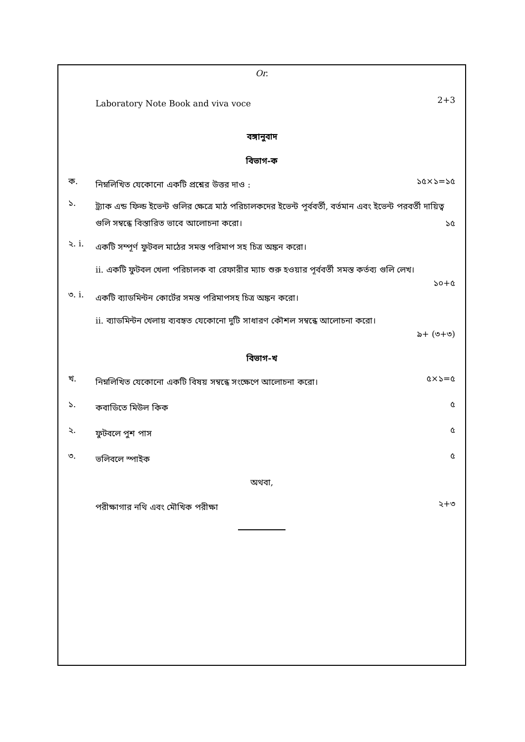Or.
Laboratory Note Book and viva voce
2+3
বঙ্গানুবাদ
বিভাগ-ক
ক.
নিম্নলিখিত যেকোনো একটি প্রশ্নের উত্তর দাও :
১৫×১=১৫
১.
ট্র্যাক এন্ড ফিল্ড ইভেন্ট গুলির ক্ষেত্রে মাঠ পরিচালকদের ইভেন্ট পূর্ববর্তী, বর্তমান এবং ইভেন্ট পরবর্তী দায়িত্ব গুলি সম্বন্ধে বিস্তারিত ভাবে আলোচনা করো। ১৫
২. i.
একটি সম্পূর্ণ ফুটবল মাঠের সমস্ত পরিমাপ সহ চিত্র অঙ্কন করো।
ii. একটি ফুটবল খেলা পরিচালক বা রেফারীর ম্যাচ শুরু হওয়ার পূর্ববর্তী সমস্ত কর্তব্য গুলি লেখ।
১০+৫
৩. i.
একটি ব্যাডমিন্টন কোর্টের সমস্ত পরিমাপসহ চিত্র অঙ্কন করো।
ii. ব্যাডমিন্টন খেলায় ব্যবহৃত যেকোনো দুটি সাধারণ কৌশল সম্বন্ধে আলোচনা করো।
৯+ (৩+৩)
বিভাগ-খ
খ.
নিম্নলিখিত যেকোনো একটি বিষয় সম্বন্ধে সংক্ষেপে আলোচনা করো।
৫×১=৫
১.
কবাডিতে মিউল কিক
৫
২.
ফুটবলে পুশ পাস
৫
৩.
ভলিবলে স্পাইক
৫
অথবা,
পরীক্ষাগার নথি এবং মৌখিক পরীক্ষা
২+৩